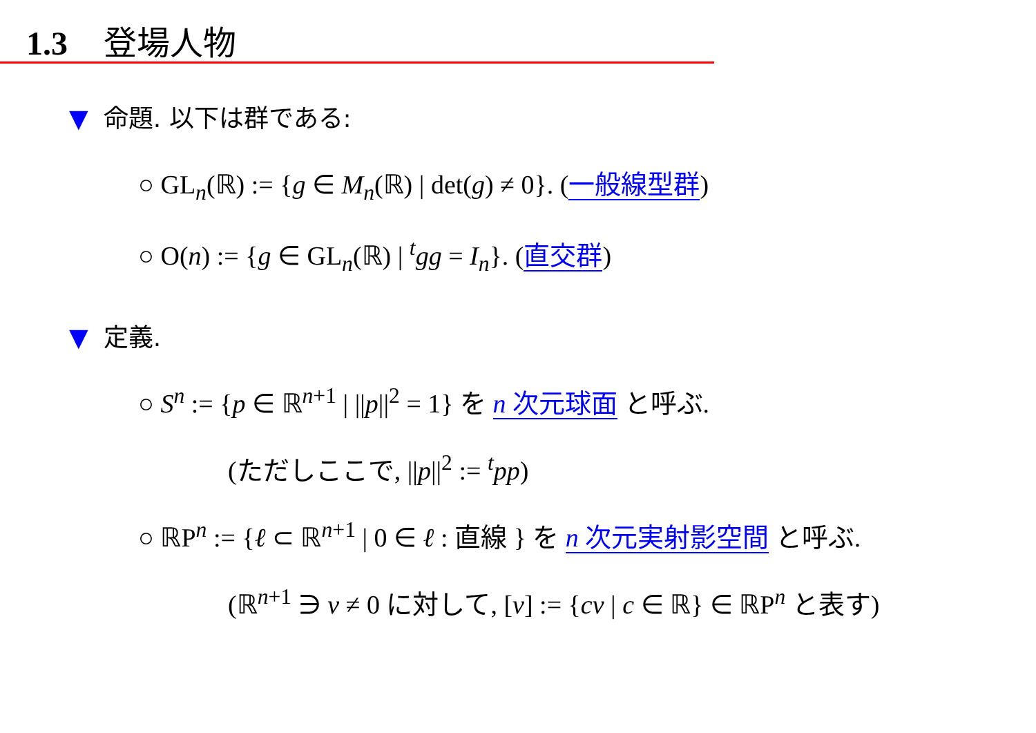1.3 登場人物
▼ 命題. 以下は群である:
○ GL<sub>n</sub>(ℝ) := {g ∈ M<sub>n</sub>(ℝ) | det(g) ≠ 0}. (一般線型群)
○ O(n) := {g ∈ GL<sub>n</sub>(ℝ) | <sup>t</sup>gg = I<sub>n</sub>}. (直交群)
▼ 定義.
○ S<sup>n</sup> := {p ∈ ℝ<sup>n+1</sup> | ||p||<sup>2</sup> = 1} を n 次元球面 と呼ぶ.
(ただしここで, ||p||<sup>2</sup> := <sup>t</sup>pp)
○ ℝP<sup>n</sup> := {ℓ ⊂ ℝ<sup>n+1</sup> | 0 ∈ ℓ : 直線 } を n 次元実射影空間 と呼ぶ.
(ℝ<sup>n+1</sup> ∋ v ≠ 0 に対して, [v] := {cv | c ∈ ℝ} ∈ ℝP<sup>n</sup> と表す)